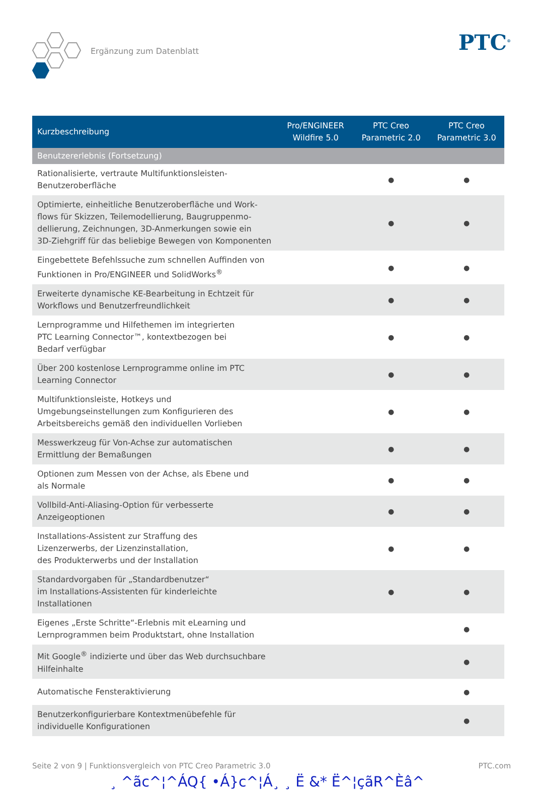Ergänzung zum Datenblatt
PTC<sup>®</sup>
| Kurzbeschreibung | Pro/ENGINEER Wildfire 5.0 | PTC Creo Parametric 2.0 | PTC Creo Parametric 3.0 |
| --- | --- | --- | --- |
| Benutzererlebnis (Fortsetzung) | | | |
| Rationalisierte, vertraute Multifunktionsleisten- Benutzeroberfläche | | ● | ● |
| Optimierte, einheitliche Benutzeroberfläche und Work- flows für Skizzen, Teilemodellierung, Baugruppenmo- dellierung, Zeichnungen, 3D-Anmerkungen sowie ein 3D-Ziehgriff für das beliebige Bewegen von Komponenten | | ● | ● |
| Eingebettete Befehlssuche zum schnellen Auffinden von Funktionen in Pro/ENGINEER und SolidWorks<sup>®</sup> | | ● | ● |
| Erweiterte dynamische KE-Bearbeitung in Echtzeit für Workflows und Benutzerfreundlichkeit | | ● | ● |
| Lernprogramme und Hilfethemen im integrierten PTC Learning Connector™, kontextbezogen bei Bedarf verfügbar | | ● | ● |
| Über 200 kostenlose Lernprogramme online im PTC Learning Connector | | ● | ● |
| Multifunktionsleiste, Hotkeys und Umgebungseinstellungen zum Konfigurieren des Arbeitsbereichs gemäß den individuellen Vorlieben | | ● | ● |
| Messwerkzeug für Von-Achse zur automatischen Ermittlung der Bemaßungen | | ● | ● |
| Optionen zum Messen von der Achse, als Ebene und als Normale | | ● | ● |
| Vollbild-Anti-Aliasing-Option für verbesserte Anzeigeoptionen | | ● | ● |
| Installations-Assistent zur Straffung des Lizenzerwerbs, der Lizenzinstallation, des Produkterwerbs und der Installation | | ● | ● |
| Standardvorgaben für „Standardbenutzer“ im Installations-Assistenten für kinderleichte Installationen | | ● | ● |
| Eigenes „Erste Schritte“-Erlebnis mit eLearning und Lernprogrammen beim Produktstart, ohne Installation | | | ● |
| Mit Google<sup>®</sup> indizierte und über das Web durchsuchbare Hilfeinhalte | | | ● |
| Automatische Fensteraktivierung | | | ● |
| Benutzerkonfigurierbare Kontextmenübefehle für individuelle Konfigurationen | | | ● |
Seite 2 von 9 | Funktionsvergleich von PTC Creo Parametric 3.0 PTC.com
¸ ^ãc^¦^ÁQ{ •Á}c^¦Á¸ ¸ Ë &* Ë^¦çãR^Èâ^